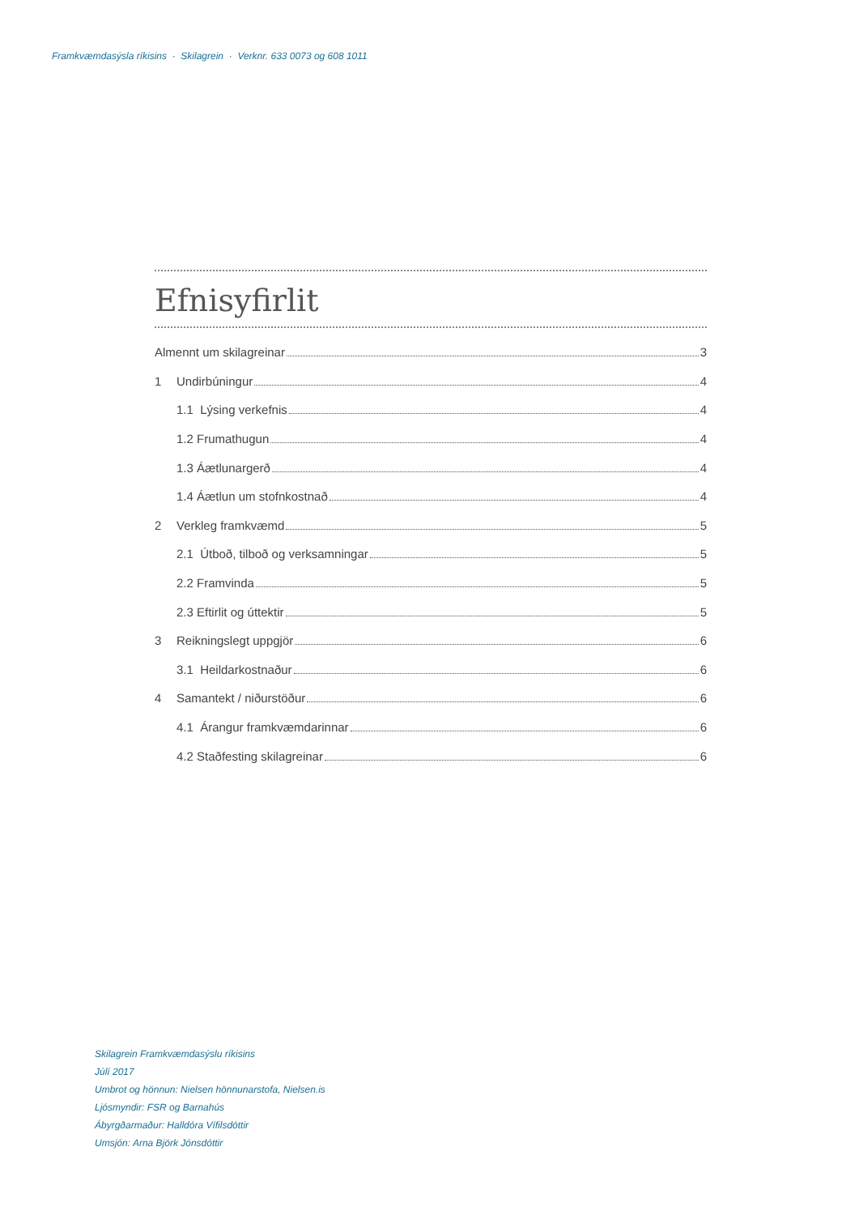Framkvæmdasýsla ríkisins · Skilagrein · Verknr. 633 0073 og 608 1011
Efnisyfirlit
Almennt um skilagreinar 3
1 Undirbúningur 4
1.1 Lýsing verkefnis 4
1.2 Frumathugun 4
1.3 Áætlunargerð 4
1.4 Áætlun um stofnkostnað 4
2 Verkleg framkvæmd 5
2.1 Útboð, tilboð og verksamningar 5
2.2 Framvinda 5
2.3 Eftirlit og úttektir 5
3 Reikningslegt uppgjör 6
3.1 Heildarkostnaður 6
4 Samantekt / niðurstöður 6
4.1 Árangur framkvæmdarinnar 6
4.2 Staðfesting skilagreinar 6
Skilagrein Framkvæmdasýslu ríkisins
Júlí 2017
Umbrot og hönnun: Nielsen hönnunarstofa, Nielsen.is
Ljósmyndir: FSR og Barnahús
Ábyrgðarmaður: Halldóra Vífilsdóttir
Umsjón: Arna Björk Jónsdóttir